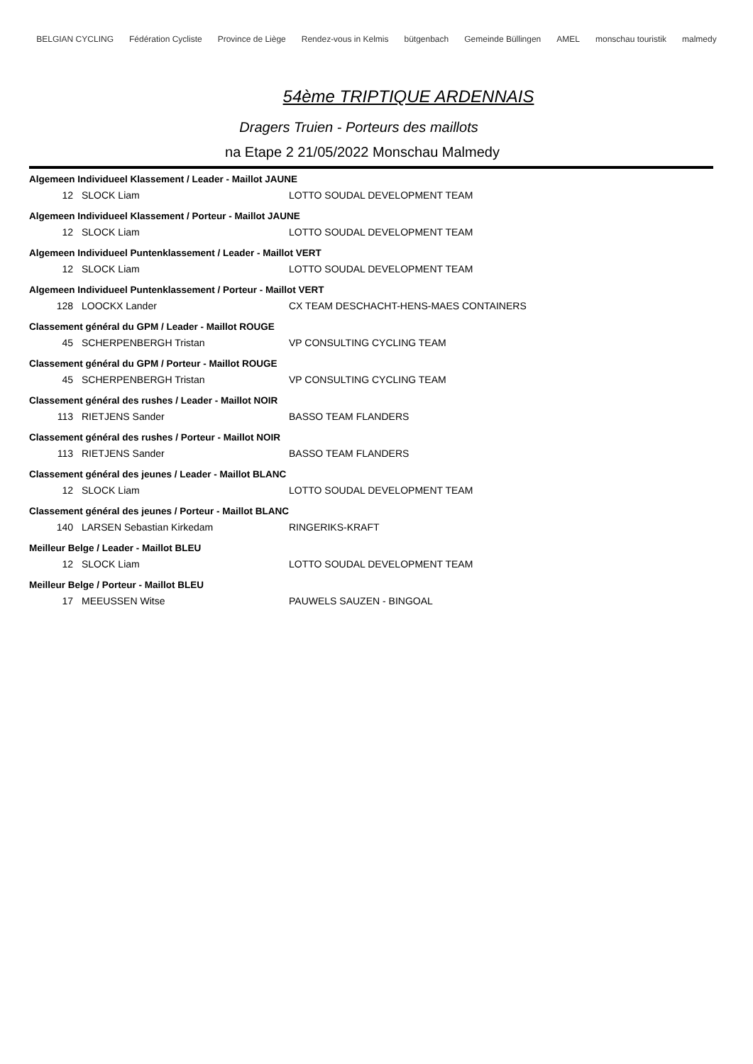BELGIAN CYCLING Fédération Cycliste Province de Liège Rendez-vous in Kelmis bütgenbach Gemeinde Büllingen AMEL monschau touristik malmedy
54ème TRIPTIQUE ARDENNAIS
Dragers Truien - Porteurs des maillots
na Etape 2 21/05/2022 Monschau Malmedy
| Algemeen Individueel Klassement / Leader - Maillot JAUNE | | |
| 12 | SLOCK Liam | LOTTO SOUDAL DEVELOPMENT TEAM |
| Algemeen Individueel Klassement / Porteur - Maillot JAUNE | | |
| 12 | SLOCK Liam | LOTTO SOUDAL DEVELOPMENT TEAM |
| Algemeen Individueel Puntenklassement / Leader - Maillot VERT | | |
| 12 | SLOCK Liam | LOTTO SOUDAL DEVELOPMENT TEAM |
| Algemeen Individueel Puntenklassement / Porteur - Maillot VERT | | |
| 128 | LOOCKX Lander | CX TEAM DESCHACHT-HENS-MAES CONTAINERS |
| Classement général du GPM / Leader - Maillot ROUGE | | |
| 45 | SCHERPENBERGH Tristan | VP CONSULTING CYCLING TEAM |
| Classement général du GPM / Porteur - Maillot ROUGE | | |
| 45 | SCHERPENBERGH Tristan | VP CONSULTING CYCLING TEAM |
| Classement général des rushes / Leader - Maillot NOIR | | |
| 113 | RIETJENS Sander | BASSO TEAM FLANDERS |
| Classement général des rushes / Porteur - Maillot NOIR | | |
| 113 | RIETJENS Sander | BASSO TEAM FLANDERS |
| Classement général des jeunes / Leader - Maillot BLANC | | |
| 12 | SLOCK Liam | LOTTO SOUDAL DEVELOPMENT TEAM |
| Classement général des jeunes / Porteur - Maillot BLANC | | |
| 140 | LARSEN Sebastian Kirkedam | RINGERIKS-KRAFT |
| Meilleur Belge / Leader - Maillot BLEU | | |
| 12 | SLOCK Liam | LOTTO SOUDAL DEVELOPMENT TEAM |
| Meilleur Belge / Porteur - Maillot BLEU | | |
| 17 | MEEUSSEN Witse | PAUWELS SAUZEN - BINGOAL |